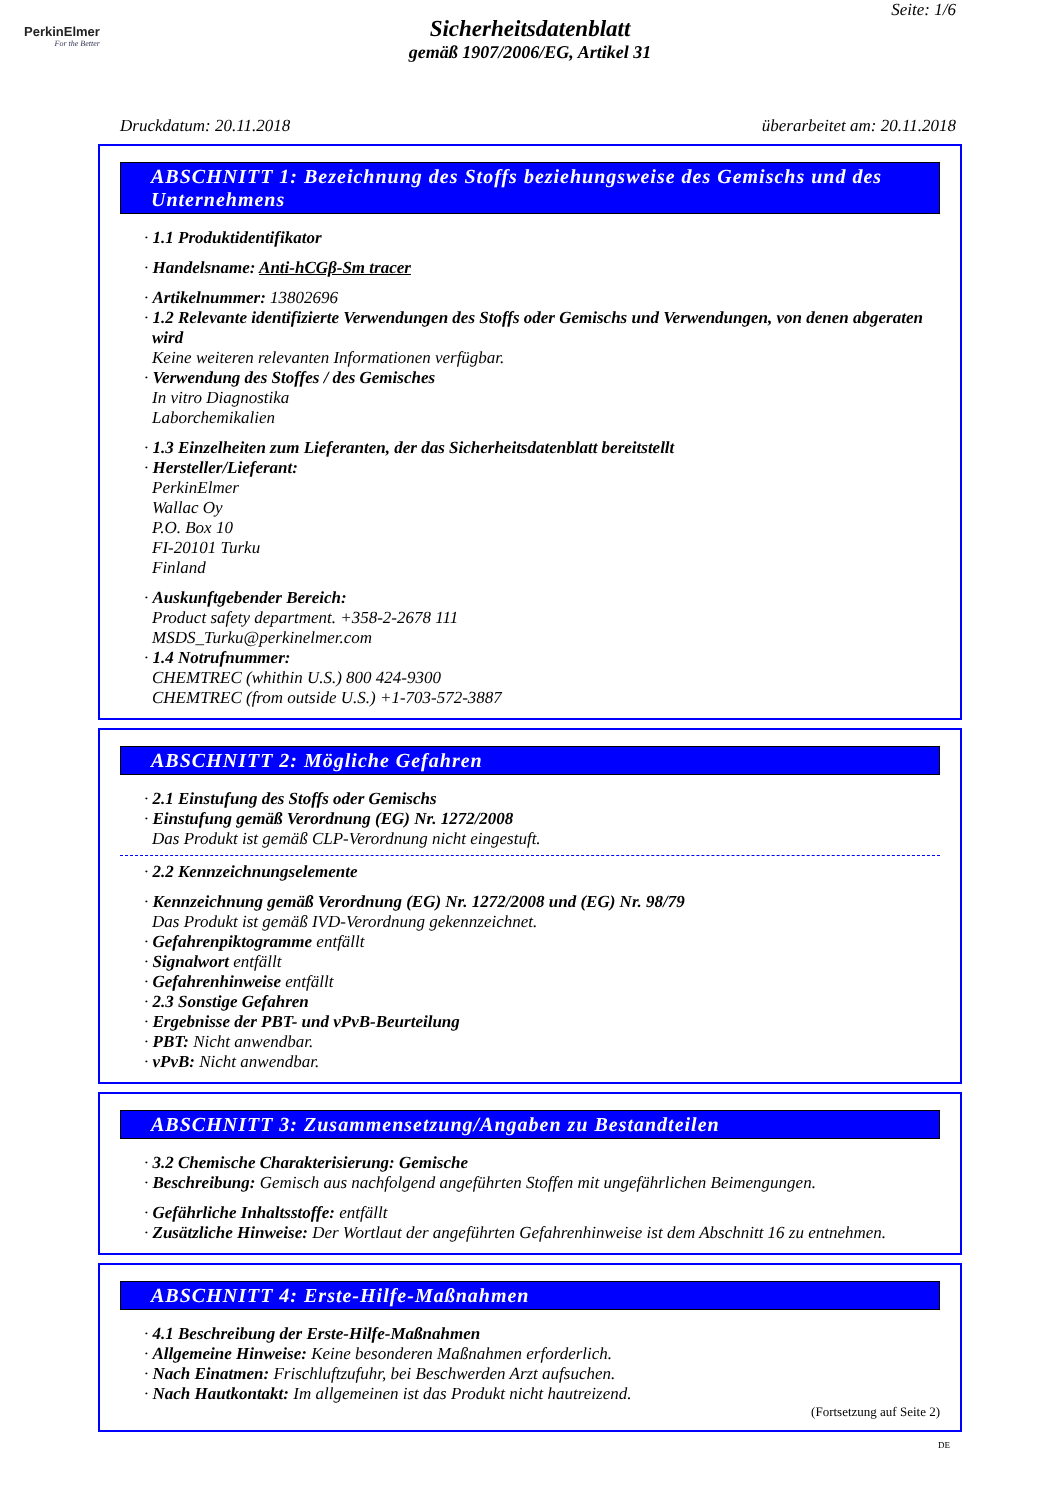PerkinElmer
For the Better
Seite: 1/6
Sicherheitsdatenblatt
gemäß 1907/2006/EG, Artikel 31
Druckdatum: 20.11.2018 überarbeitet am: 20.11.2018
ABSCHNITT 1: Bezeichnung des Stoffs beziehungsweise des Gemischs und des Unternehmens
· 1.1 Produktidentifikator
· Handelsname: Anti-hCGβ-Sm tracer
· Artikelnummer: 13802696
· 1.2 Relevante identifizierte Verwendungen des Stoffs oder Gemischs und Verwendungen, von denen abgeraten wird
Keine weiteren relevanten Informationen verfügbar.
· Verwendung des Stoffes / des Gemisches
In vitro Diagnostika
Laborchemikalien
· 1.3 Einzelheiten zum Lieferanten, der das Sicherheitsdatenblatt bereitstellt
· Hersteller/Lieferant:
PerkinElmer
Wallac Oy
P.O. Box 10
FI-20101 Turku
Finland
· Auskunftgebender Bereich:
Product safety department. +358-2-2678 111
MSDS_Turku@perkinelmer.com
· 1.4 Notrufnummer:
CHEMTREC (whithin U.S.) 800 424-9300
CHEMTREC (from outside U.S.) +1-703-572-3887
ABSCHNITT 2: Mögliche Gefahren
· 2.1 Einstufung des Stoffs oder Gemischs
· Einstufung gemäß Verordnung (EG) Nr. 1272/2008
Das Produkt ist gemäß CLP-Verordnung nicht eingestuft.
· 2.2 Kennzeichnungselemente
· Kennzeichnung gemäß Verordnung (EG) Nr. 1272/2008 und (EG) Nr. 98/79
Das Produkt ist gemäß IVD-Verordnung gekennzeichnet.
· Gefahrenpiktogramme entfällt
· Signalwort entfällt
· Gefahrenhinweise entfällt
· 2.3 Sonstige Gefahren
· Ergebnisse der PBT- und vPvB-Beurteilung
· PBT: Nicht anwendbar.
· vPvB: Nicht anwendbar.
ABSCHNITT 3: Zusammensetzung/Angaben zu Bestandteilen
· 3.2 Chemische Charakterisierung: Gemische
· Beschreibung: Gemisch aus nachfolgend angeführten Stoffen mit ungefährlichen Beimengungen.
· Gefährliche Inhaltsstoffe: entfällt
· Zusätzliche Hinweise: Der Wortlaut der angeführten Gefahrenhinweise ist dem Abschnitt 16 zu entnehmen.
ABSCHNITT 4: Erste-Hilfe-Maßnahmen
· 4.1 Beschreibung der Erste-Hilfe-Maßnahmen
· Allgemeine Hinweise: Keine besonderen Maßnahmen erforderlich.
· Nach Einatmen: Frischluftzufuhr, bei Beschwerden Arzt aufsuchen.
· Nach Hautkontakt: Im allgemeinen ist das Produkt nicht hautreizend.
(Fortsetzung auf Seite 2)
DE